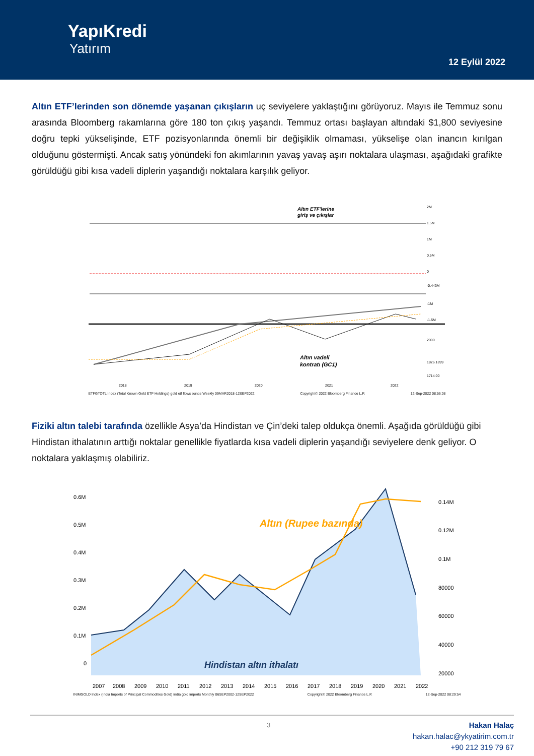YapıKredi
Yatırım
12 Eylül 2022
Altın ETF’lerinden son dönemde yaşanan çıkışların uç seviyelere yaklaştığını görüyoruz. Mayıs ile Temmuz sonu arasında Bloomberg rakamlarına göre 180 ton çıkış yaşandı. Temmuz ortası başlayan altındaki $1,800 seviyesine doğru tepki yükselişinde, ETF pozisyonlarında önemli bir değişiklik olmaması, yükselişe olan inancın kırılgan olduğunu göstermişti. Ancak satış yönündeki fon akımlarının yavaş yavaş aşırı noktalara ulaşması, aşağıdaki grafikte görüldüğü gibi kısa vadeli diplerin yaşandığı noktalara karşılık geliyor.
Altın ETF'lerine
giriş ve çıkışlar
Altın vadeli
kontratı (GC1)
2M
1.5M
1M
0.5M
0
-0.443M
-1M
-1.5M
2000
1826.1899
1714.00
2018
2019
2020
2021
2022
ETFGTOTL Index (Total Known Gold ETF Holdings) gold etf flows ounce Weekly 09MAR2018-12SEP2022 Copyright© 2022 Bloomberg Finance L.P. 12-Sep-2022 08:56:08
Fiziki altın talebi tarafında özellikle Asya’da Hindistan ve Çin’deki talep oldukça önemli. Aşağıda görüldüğü gibi Hindistan ithalatının arttığı noktalar genellikle fiyatlarda kısa vadeli diplerin yaşandığı seviyelere denk geliyor. O noktalara yaklaşmış olabiliriz.
Altın (Rupee bazında)
Hindistan altın ithalatı
0.6M
0.5M
0.4M
0.3M
0.2M
0.1M
0
0.14M
0.12M
0.1M
80000
60000
40000
20000
2007
2008
2009
2010
2011
2012
2013
2014
2015
2016
2017
2018
2019
2020
2021
2022
INIMGOLD Index (India Imports of Principal Commodities Gold) india gold imports Monthly 06SEP2002-12SEP2022 Copyright© 2022 Bloomberg Finance L.P. 12-Sep-2022 08:29:54
3 Hakan Halaç
hakan.halac@ykyatirim.com.tr
+90 212 319 79 67